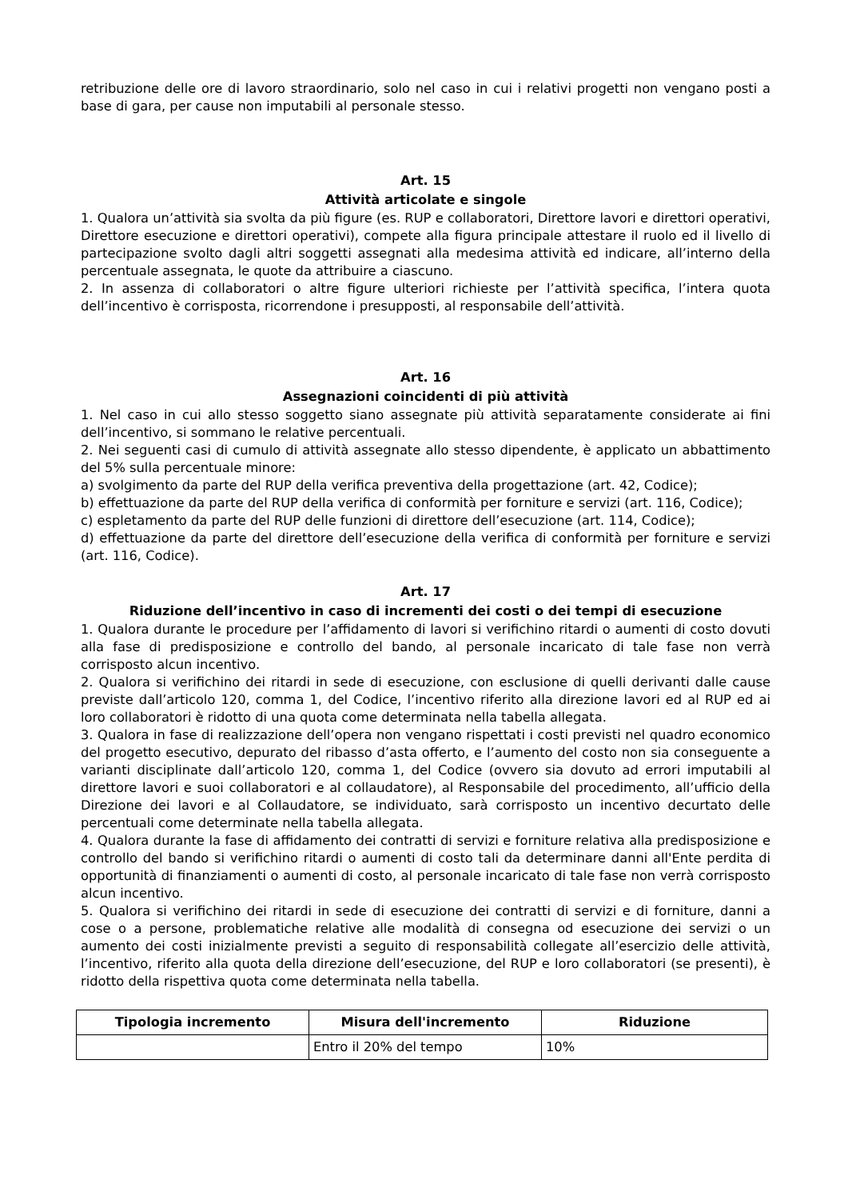retribuzione delle ore di lavoro straordinario, solo nel caso in cui i relativi progetti non vengano posti a base di gara, per cause non imputabili al personale stesso.
Art. 15
Attività articolate e singole
1. Qualora un’attività sia svolta da più figure (es. RUP e collaboratori, Direttore lavori e direttori operativi, Direttore esecuzione e direttori operativi), compete alla figura principale attestare il ruolo ed il livello di partecipazione svolto dagli altri soggetti assegnati alla medesima attività ed indicare, all’interno della percentuale assegnata, le quote da attribuire a ciascuno.
2. In assenza di collaboratori o altre figure ulteriori richieste per l’attività specifica, l’intera quota dell’incentivo è corrisposta, ricorrendone i presupposti, al responsabile dell’attività.
Art. 16
Assegnazioni coincidenti di più attività
1. Nel caso in cui allo stesso soggetto siano assegnate più attività separatamente considerate ai fini dell’incentivo, si sommano le relative percentuali.
2. Nei seguenti casi di cumulo di attività assegnate allo stesso dipendente, è applicato un abbattimento del 5% sulla percentuale minore:
a) svolgimento da parte del RUP della verifica preventiva della progettazione (art. 42, Codice);
b) effettuazione da parte del RUP della verifica di conformità per forniture e servizi (art. 116, Codice);
c) espletamento da parte del RUP delle funzioni di direttore dell’esecuzione (art. 114, Codice);
d) effettuazione da parte del direttore dell’esecuzione della verifica di conformità per forniture e servizi (art. 116, Codice).
Art. 17
Riduzione dell’incentivo in caso di incrementi dei costi o dei tempi di esecuzione
1. Qualora durante le procedure per l’affidamento di lavori si verifichino ritardi o aumenti di costo dovuti alla fase di predisposizione e controllo del bando, al personale incaricato di tale fase non verrà corrisposto alcun incentivo.
2. Qualora si verifichino dei ritardi in sede di esecuzione, con esclusione di quelli derivanti dalle cause previste dall’articolo 120, comma 1, del Codice, l’incentivo riferito alla direzione lavori ed al RUP ed ai loro collaboratori è ridotto di una quota come determinata nella tabella allegata.
3. Qualora in fase di realizzazione dell’opera non vengano rispettati i costi previsti nel quadro economico del progetto esecutivo, depurato del ribasso d’asta offerto, e l’aumento del costo non sia conseguente a varianti disciplinate dall’articolo 120, comma 1, del Codice (ovvero sia dovuto ad errori imputabili al direttore lavori e suoi collaboratori e al collaudatore), al Responsabile del procedimento, all’ufficio della Direzione dei lavori e al Collaudatore, se individuato, sarà corrisposto un incentivo decurtato delle percentuali come determinate nella tabella allegata.
4. Qualora durante la fase di affidamento dei contratti di servizi e forniture relativa alla predisposizione e controllo del bando si verifichino ritardi o aumenti di costo tali da determinare danni all'Ente perdita di opportunità di finanziamenti o aumenti di costo, al personale incaricato di tale fase non verrà corrisposto alcun incentivo.
5. Qualora si verifichino dei ritardi in sede di esecuzione dei contratti di servizi e di forniture, danni a cose o a persone, problematiche relative alle modalità di consegna od esecuzione dei servizi o un aumento dei costi inizialmente previsti a seguito di responsabilità collegate all’esercizio delle attività, l’incentivo, riferito alla quota della direzione dell’esecuzione, del RUP e loro collaboratori (se presenti), è ridotto della rispettiva quota come determinata nella tabella.
| Tipologia incremento | Misura dell'incremento | Riduzione |
| --- | --- | --- |
| | Entro il 20% del tempo | 10% |